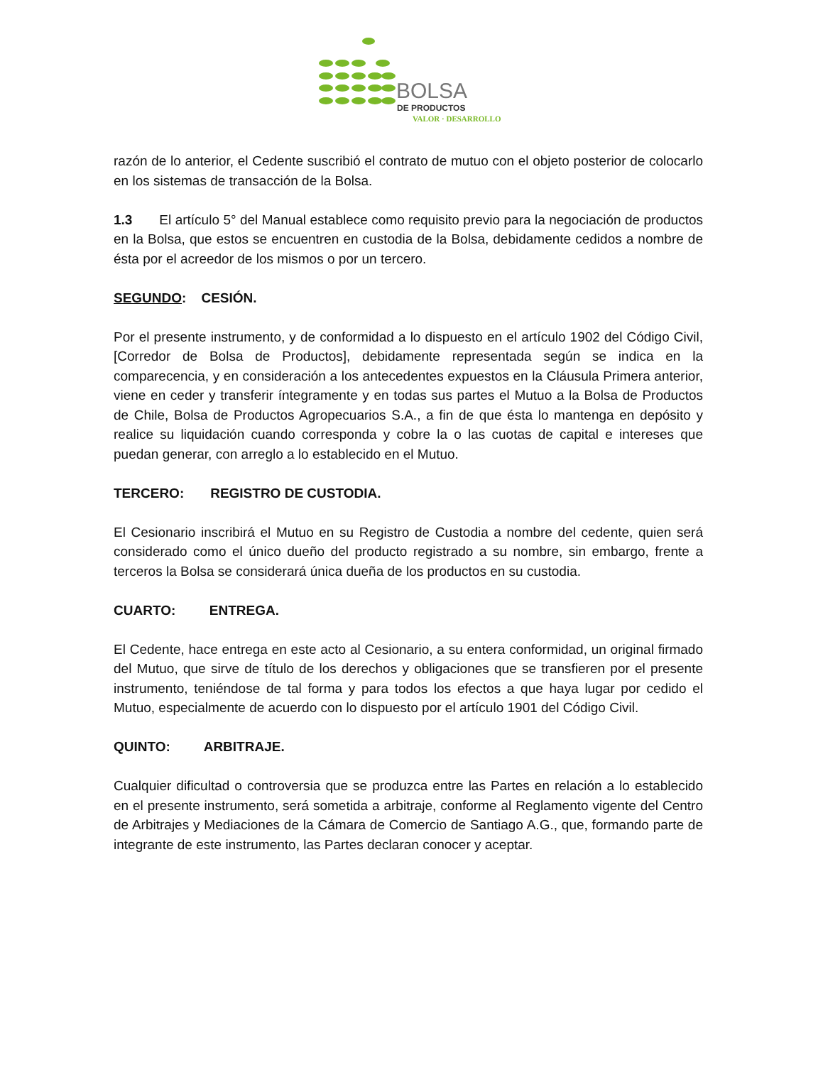BOLSA
DE PRODUCTOS
VALOR · DESARROLLO
razón de lo anterior, el Cedente suscribió el contrato de mutuo con el objeto posterior de colocarlo en los sistemas de transacción de la Bolsa.
1.3 El artículo 5° del Manual establece como requisito previo para la negociación de productos en la Bolsa, que estos se encuentren en custodia de la Bolsa, debidamente cedidos a nombre de ésta por el acreedor de los mismos o por un tercero.
SEGUNDO: CESIÓN.
Por el presente instrumento, y de conformidad a lo dispuesto en el artículo 1902 del Código Civil, [Corredor de Bolsa de Productos], debidamente representada según se indica en la comparecencia, y en consideración a los antecedentes expuestos en la Cláusula Primera anterior, viene en ceder y transferir íntegramente y en todas sus partes el Mutuo a la Bolsa de Productos de Chile, Bolsa de Productos Agropecuarios S.A., a fin de que ésta lo mantenga en depósito y realice su liquidación cuando corresponda y cobre la o las cuotas de capital e intereses que puedan generar, con arreglo a lo establecido en el Mutuo.
TERCERO: REGISTRO DE CUSTODIA.
El Cesionario inscribirá el Mutuo en su Registro de Custodia a nombre del cedente, quien será considerado como el único dueño del producto registrado a su nombre, sin embargo, frente a terceros la Bolsa se considerará única dueña de los productos en su custodia.
CUARTO: ENTREGA.
El Cedente, hace entrega en este acto al Cesionario, a su entera conformidad, un original firmado del Mutuo, que sirve de título de los derechos y obligaciones que se transfieren por el presente instrumento, teniéndose de tal forma y para todos los efectos a que haya lugar por cedido el Mutuo, especialmente de acuerdo con lo dispuesto por el artículo 1901 del Código Civil.
QUINTO: ARBITRAJE.
Cualquier dificultad o controversia que se produzca entre las Partes en relación a lo establecido en el presente instrumento, será sometida a arbitraje, conforme al Reglamento vigente del Centro de Arbitrajes y Mediaciones de la Cámara de Comercio de Santiago A.G., que, formando parte de integrante de este instrumento, las Partes declaran conocer y aceptar.